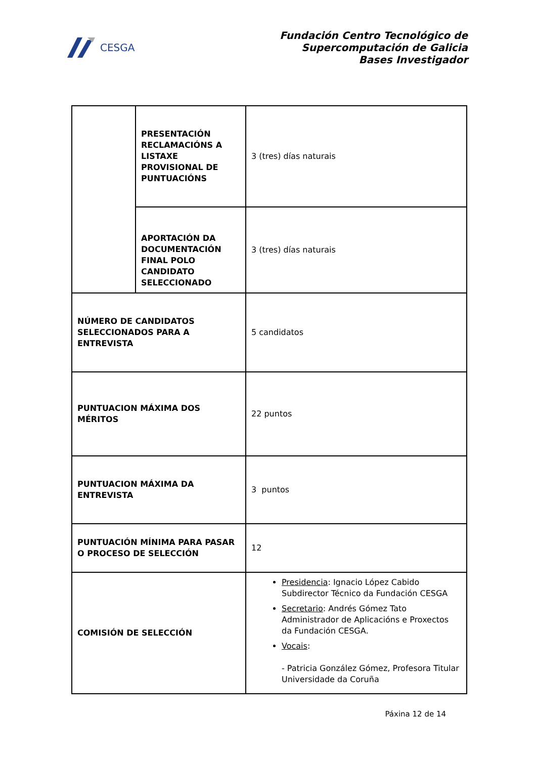CESGA
Fundación Centro Tecnológico de
Supercomputación de Galicia
Bases Investigador
| | PRESENTACIÓN RECLAMACIÓNS A LISTAXE PROVISIONAL DE PUNTUACIÓNS | 3 (tres) días naturais |
| | APORTACIÓN DA DOCUMENTACIÓN FINAL POLO CANDIDATO SELECCIONADO | 3 (tres) días naturais |
| NÚMERO DE CANDIDATOS SELECCIONADOS PARA A ENTREVISTA | | 5 candidatos |
| PUNTUACION MÁXIMA DOS MÉRITOS | | 22 puntos |
| PUNTUACION MÁXIMA DA ENTREVISTA | | 3 puntos |
| PUNTUACIÓN MÍNIMA PARA PASAR O PROCESO DE SELECCIÓN | | 12 |
| COMISIÓN DE SELECCIÓN | | Presidencia : Ignacio López Cabido Subdirector Técnico da Fundación CESGA Secretario : Andrés Gómez Tato Administrador de Aplicacións e Proxectos da Fundación CESGA. Vocais : - Patricia González Gómez, Profesora Titular Universidade da Coruña |
Páxina 12 de 14